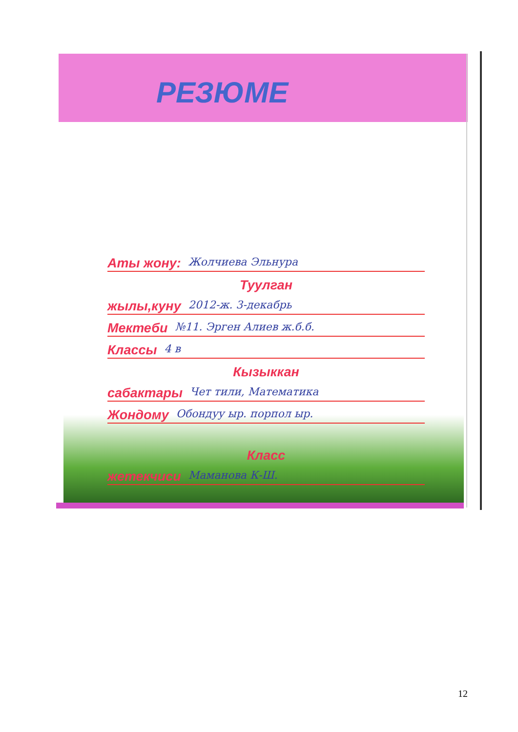РЕЗЮМЕ
Аты жону: Жолчиева Эльнура
Туулган
жылы,куну 2012-ж. 3-декабрь
Мектеби №11. Эрген Алиев ж.б.б.
Классы 4 в
Кызыккан
сабактары Чет тили, Математика
Жондому Обондуу ыр. порпол ыр.
Класс
жетекчиси Маманова К-Ш.
12